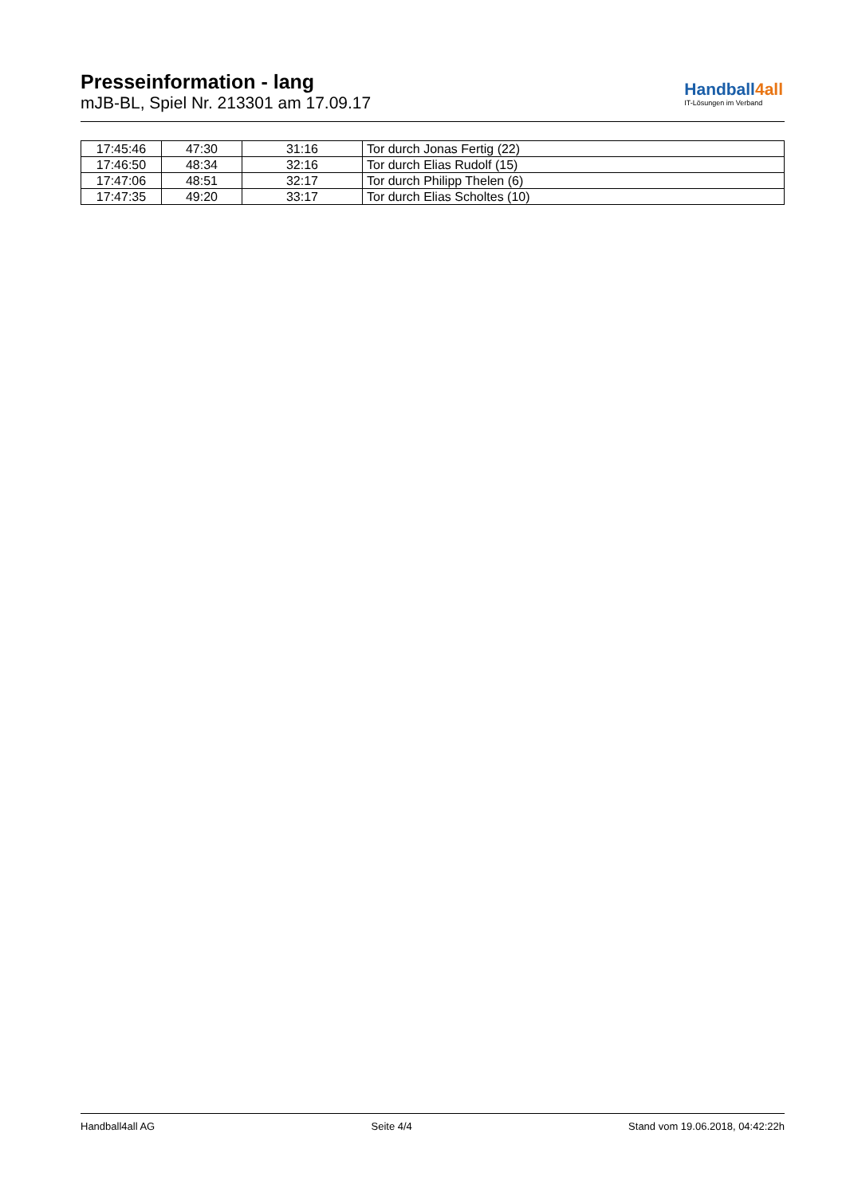Presseinformation - lang
mJB-BL, Spiel Nr. 213301 am 17.09.17
Handball4all
IT-Lösungen im Verband
| 17:45:46 | 47:30 | 31:16 | Tor durch Jonas Fertig (22) |
| 17:46:50 | 48:34 | 32:16 | Tor durch Elias Rudolf (15) |
| 17:47:06 | 48:51 | 32:17 | Tor durch Philipp Thelen (6) |
| 17:47:35 | 49:20 | 33:17 | Tor durch Elias Scholtes (10) |
Handball4all AG Seite 4/4 Stand vom 19.06.2018, 04:42:22h